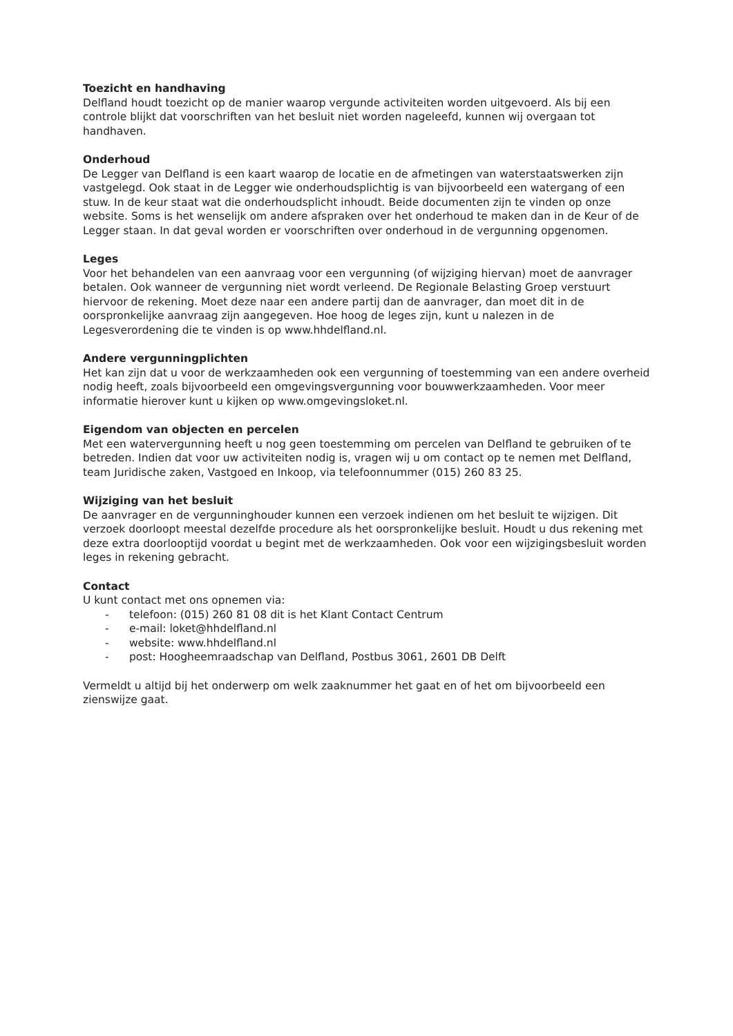Toezicht en handhaving
Delfland houdt toezicht op de manier waarop vergunde activiteiten worden uitgevoerd. Als bij een controle blijkt dat voorschriften van het besluit niet worden nageleefd, kunnen wij overgaan tot handhaven.
Onderhoud
De Legger van Delfland is een kaart waarop de locatie en de afmetingen van waterstaatswerken zijn vastgelegd. Ook staat in de Legger wie onderhoudsplichtig is van bijvoorbeeld een watergang of een stuw. In de keur staat wat die onderhoudsplicht inhoudt. Beide documenten zijn te vinden op onze website. Soms is het wenselijk om andere afspraken over het onderhoud te maken dan in de Keur of de Legger staan. In dat geval worden er voorschriften over onderhoud in de vergunning opgenomen.
Leges
Voor het behandelen van een aanvraag voor een vergunning (of wijziging hiervan) moet de aanvrager betalen. Ook wanneer de vergunning niet wordt verleend. De Regionale Belasting Groep verstuurt hiervoor de rekening. Moet deze naar een andere partij dan de aanvrager, dan moet dit in de oorspronkelijke aanvraag zijn aangegeven. Hoe hoog de leges zijn, kunt u nalezen in de Legesverordening die te vinden is op www.hhdelfland.nl.
Andere vergunningplichten
Het kan zijn dat u voor de werkzaamheden ook een vergunning of toestemming van een andere overheid nodig heeft, zoals bijvoorbeeld een omgevingsvergunning voor bouwwerkzaamheden. Voor meer informatie hierover kunt u kijken op www.omgevingsloket.nl.
Eigendom van objecten en percelen
Met een watervergunning heeft u nog geen toestemming om percelen van Delfland te gebruiken of te betreden. Indien dat voor uw activiteiten nodig is, vragen wij u om contact op te nemen met Delfland, team Juridische zaken, Vastgoed en Inkoop, via telefoonnummer (015) 260 83 25.
Wijziging van het besluit
De aanvrager en de vergunninghouder kunnen een verzoek indienen om het besluit te wijzigen. Dit verzoek doorloopt meestal dezelfde procedure als het oorspronkelijke besluit. Houdt u dus rekening met deze extra doorlooptijd voordat u begint met de werkzaamheden. Ook voor een wijzigingsbesluit worden leges in rekening gebracht.
Contact
U kunt contact met ons opnemen via:
- telefoon: (015) 260 81 08 dit is het Klant Contact Centrum
- e-mail: loket@hhdelfland.nl
- website: www.hhdelfland.nl
- post: Hoogheemraadschap van Delfland, Postbus 3061, 2601 DB Delft
Vermeldt u altijd bij het onderwerp om welk zaaknummer het gaat en of het om bijvoorbeeld een zienswijze gaat.